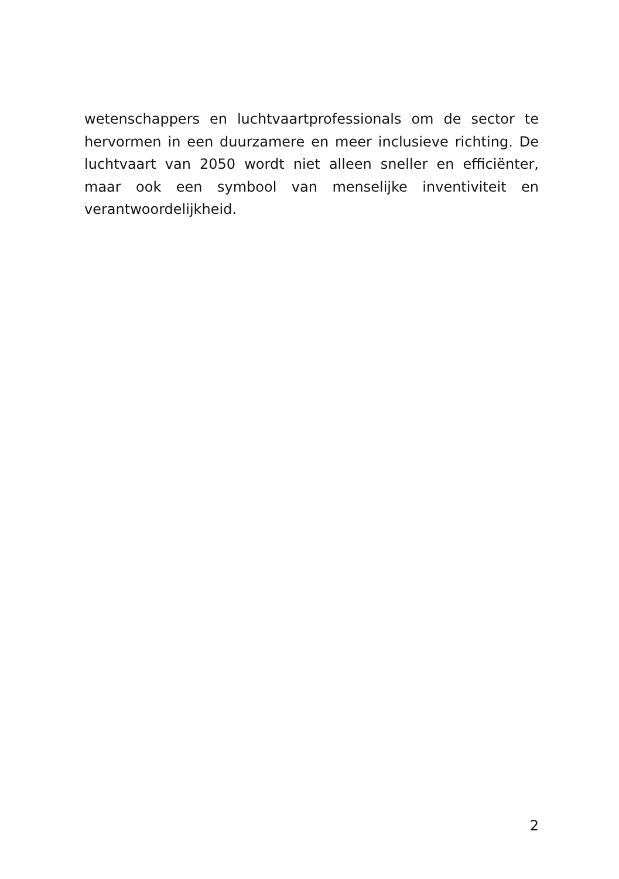wetenschappers en luchtvaartprofessionals om de sector te hervormen in een duurzamere en meer inclusieve richting. De luchtvaart van 2050 wordt niet alleen sneller en efficiënter, maar ook een symbool van menselijke inventiviteit en verantwoordelijkheid.
2